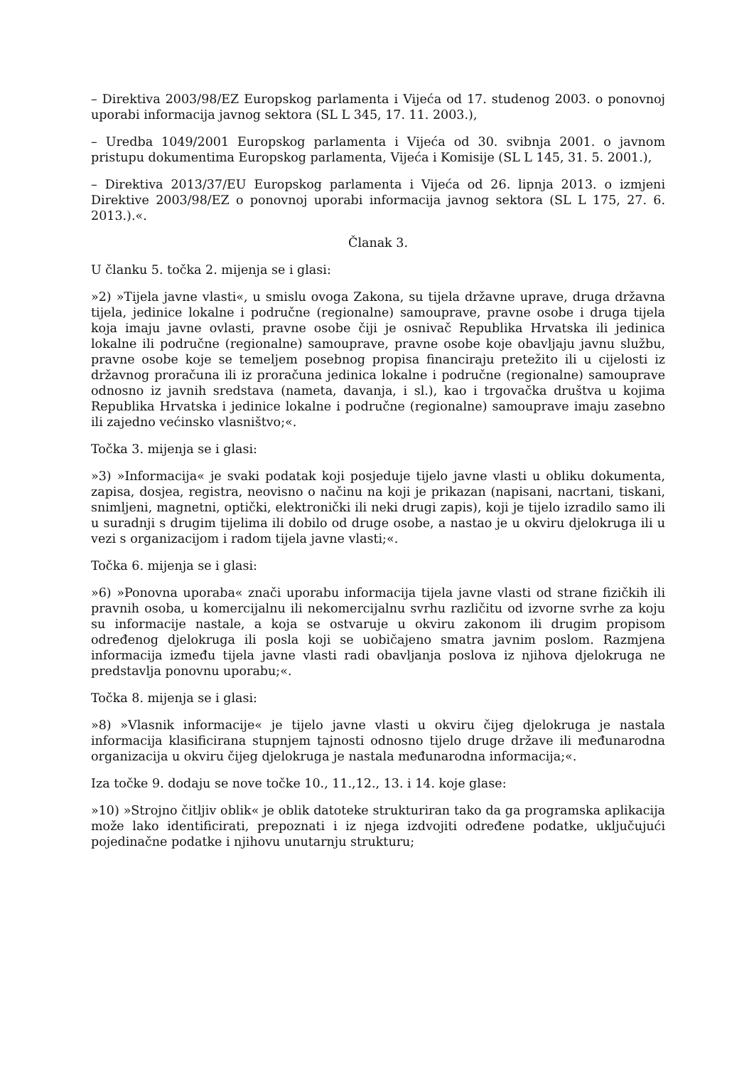– Direktiva 2003/98/EZ Europskog parlamenta i Vijeća od 17. studenog 2003. o ponovnoj uporabi informacija javnog sektora (SL L 345, 17. 11. 2003.),
– Uredba 1049/2001 Europskog parlamenta i Vijeća od 30. svibnja 2001. o javnom pristupu dokumentima Europskog parlamenta, Vijeća i Komisije (SL L 145, 31. 5. 2001.),
– Direktiva 2013/37/EU Europskog parlamenta i Vijeća od 26. lipnja 2013. o izmjeni Direktive 2003/98/EZ o ponovnoj uporabi informacija javnog sektora (SL L 175, 27. 6. 2013.).«.
Članak 3.
U članku 5. točka 2. mijenja se i glasi:
»2) »Tijela javne vlasti«, u smislu ovoga Zakona, su tijela državne uprave, druga državna tijela, jedinice lokalne i područne (regionalne) samouprave, pravne osobe i druga tijela koja imaju javne ovlasti, pravne osobe čiji je osnivač Republika Hrvatska ili jedinica lokalne ili područne (regionalne) samouprave, pravne osobe koje obavljaju javnu službu, pravne osobe koje se temeljem posebnog propisa financiraju pretežito ili u cijelosti iz državnog proračuna ili iz proračuna jedinica lokalne i područne (regionalne) samouprave odnosno iz javnih sredstava (nameta, davanja, i sl.), kao i trgovačka društva u kojima Republika Hrvatska i jedinice lokalne i područne (regionalne) samouprave imaju zasebno ili zajedno većinsko vlasništvo;«.
Točka 3. mijenja se i glasi:
»3) »Informacija« je svaki podatak koji posjeduje tijelo javne vlasti u obliku dokumenta, zapisa, dosjea, registra, neovisno o načinu na koji je prikazan (napisani, nacrtani, tiskani, snimljeni, magnetni, optički, elektronički ili neki drugi zapis), koji je tijelo izradilo samo ili u suradnji s drugim tijelima ili dobilo od druge osobe, a nastao je u okviru djelokruga ili u vezi s organizacijom i radom tijela javne vlasti;«.
Točka 6. mijenja se i glasi:
»6) »Ponovna uporaba« znači uporabu informacija tijela javne vlasti od strane fizičkih ili pravnih osoba, u komercijalnu ili nekomercijalnu svrhu različitu od izvorne svrhe za koju su informacije nastale, a koja se ostvaruje u okviru zakonom ili drugim propisom određenog djelokruga ili posla koji se uobičajeno smatra javnim poslom. Razmjena informacija između tijela javne vlasti radi obavljanja poslova iz njihova djelokruga ne predstavlja ponovnu uporabu;«.
Točka 8. mijenja se i glasi:
»8) »Vlasnik informacije« je tijelo javne vlasti u okviru čijeg djelokruga je nastala informacija klasificirana stupnjem tajnosti odnosno tijelo druge države ili međunarodna organizacija u okviru čijeg djelokruga je nastala međunarodna informacija;«.
Iza točke 9. dodaju se nove točke 10., 11.,12., 13. i 14. koje glase:
»10) »Strojno čitljiv oblik« je oblik datoteke strukturiran tako da ga programska aplikacija može lako identificirati, prepoznati i iz njega izdvojiti određene podatke, uključujući pojedinačne podatke i njihovu unutarnju strukturu;